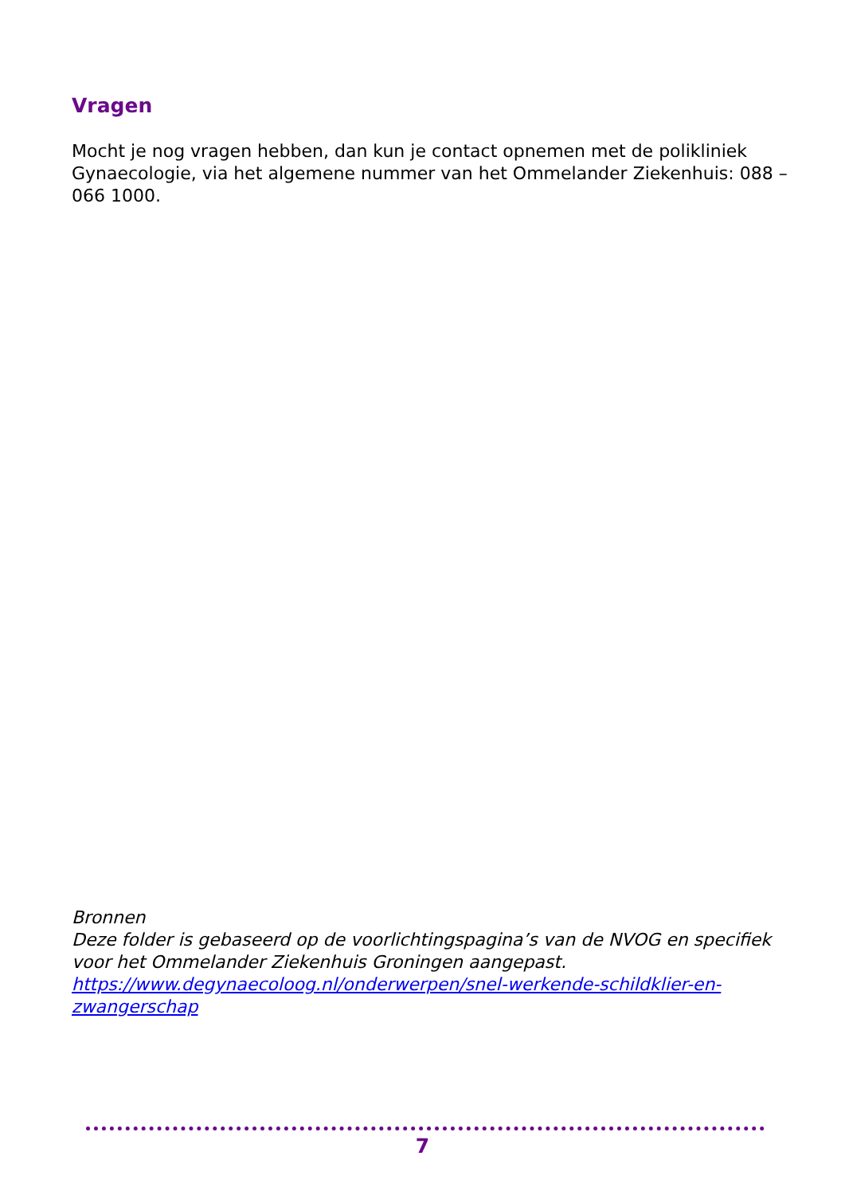Vragen
Mocht je nog vragen hebben, dan kun je contact opnemen met de polikliniek Gynaecologie, via het algemene nummer van het Ommelander Ziekenhuis: 088 – 066 1000.
Bronnen
Deze folder is gebaseerd op de voorlichtingspagina’s van de NVOG en specifiek voor het Ommelander Ziekenhuis Groningen aangepast.
https://www.degynaecoloog.nl/onderwerpen/snel-werkende-schildklier-en-zwangerschap
7